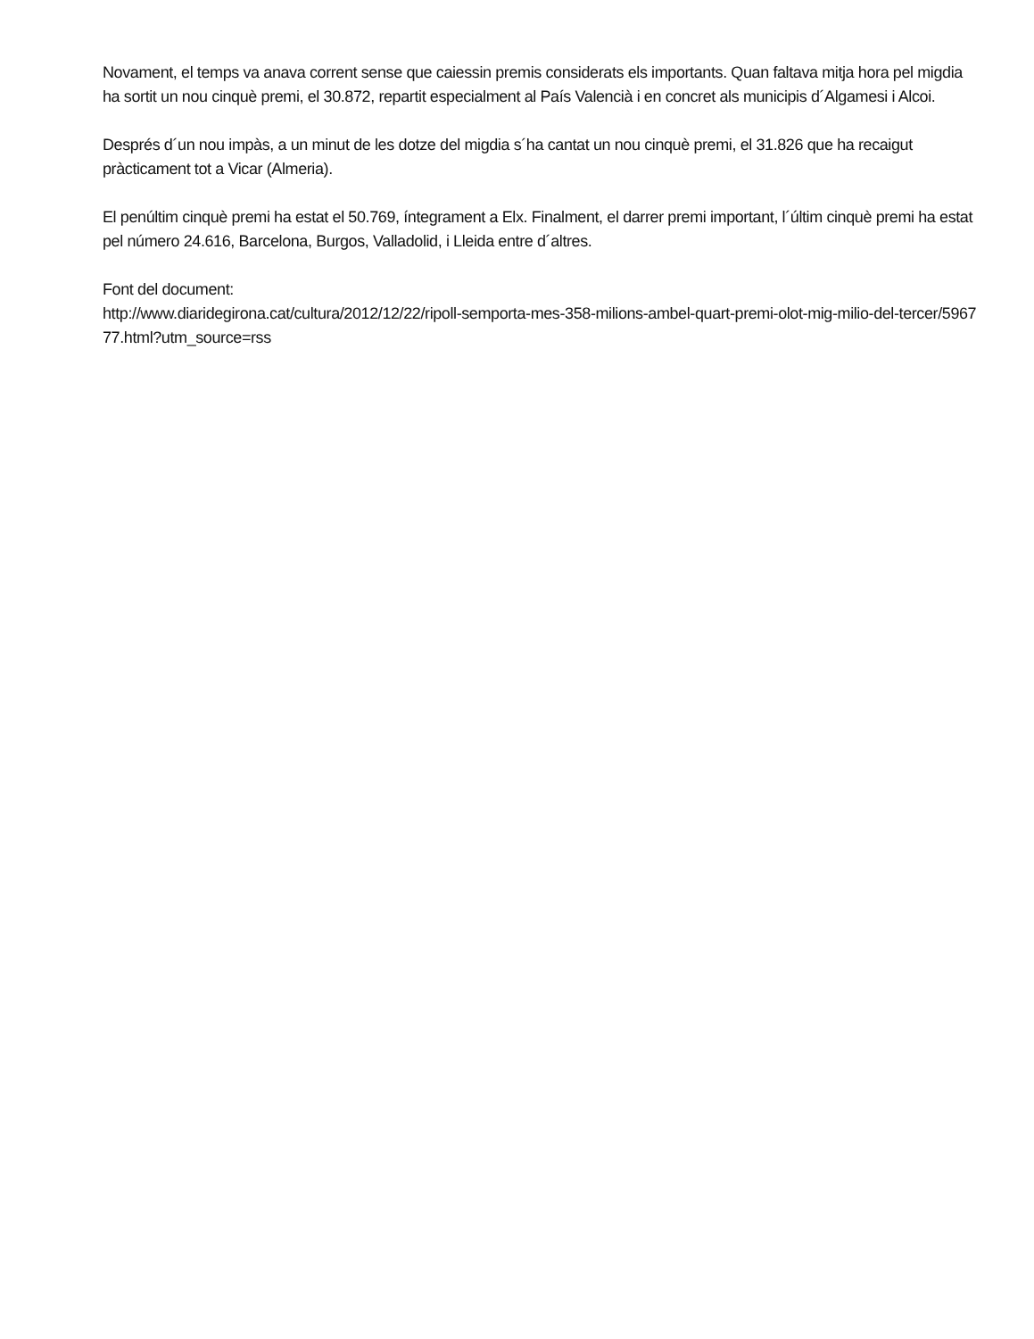Novament, el temps va anava corrent sense que caiessin premis considerats els importants. Quan faltava mitja hora pel migdia ha sortit un nou cinquè premi, el 30.872, repartit especialment al País Valencià i en concret als municipis d´Algamesi i Alcoi.
Després d´un nou impàs, a un minut de les dotze del migdia s´ha cantat un nou cinquè premi, el 31.826 que ha recaigut pràcticament tot a Vicar (Almeria).
El penúltim cinquè premi ha estat el 50.769, íntegrament a Elx. Finalment, el darrer premi important, l´últim cinquè premi ha estat pel número 24.616, Barcelona, Burgos, Valladolid, i Lleida entre d´altres.
Font del document:
http://www.diaridegirona.cat/cultura/2012/12/22/ripoll-semporta-mes-358-milions-ambel-quart-premi-olot-mig-milio-del-tercer/596777.html?utm_source=rss